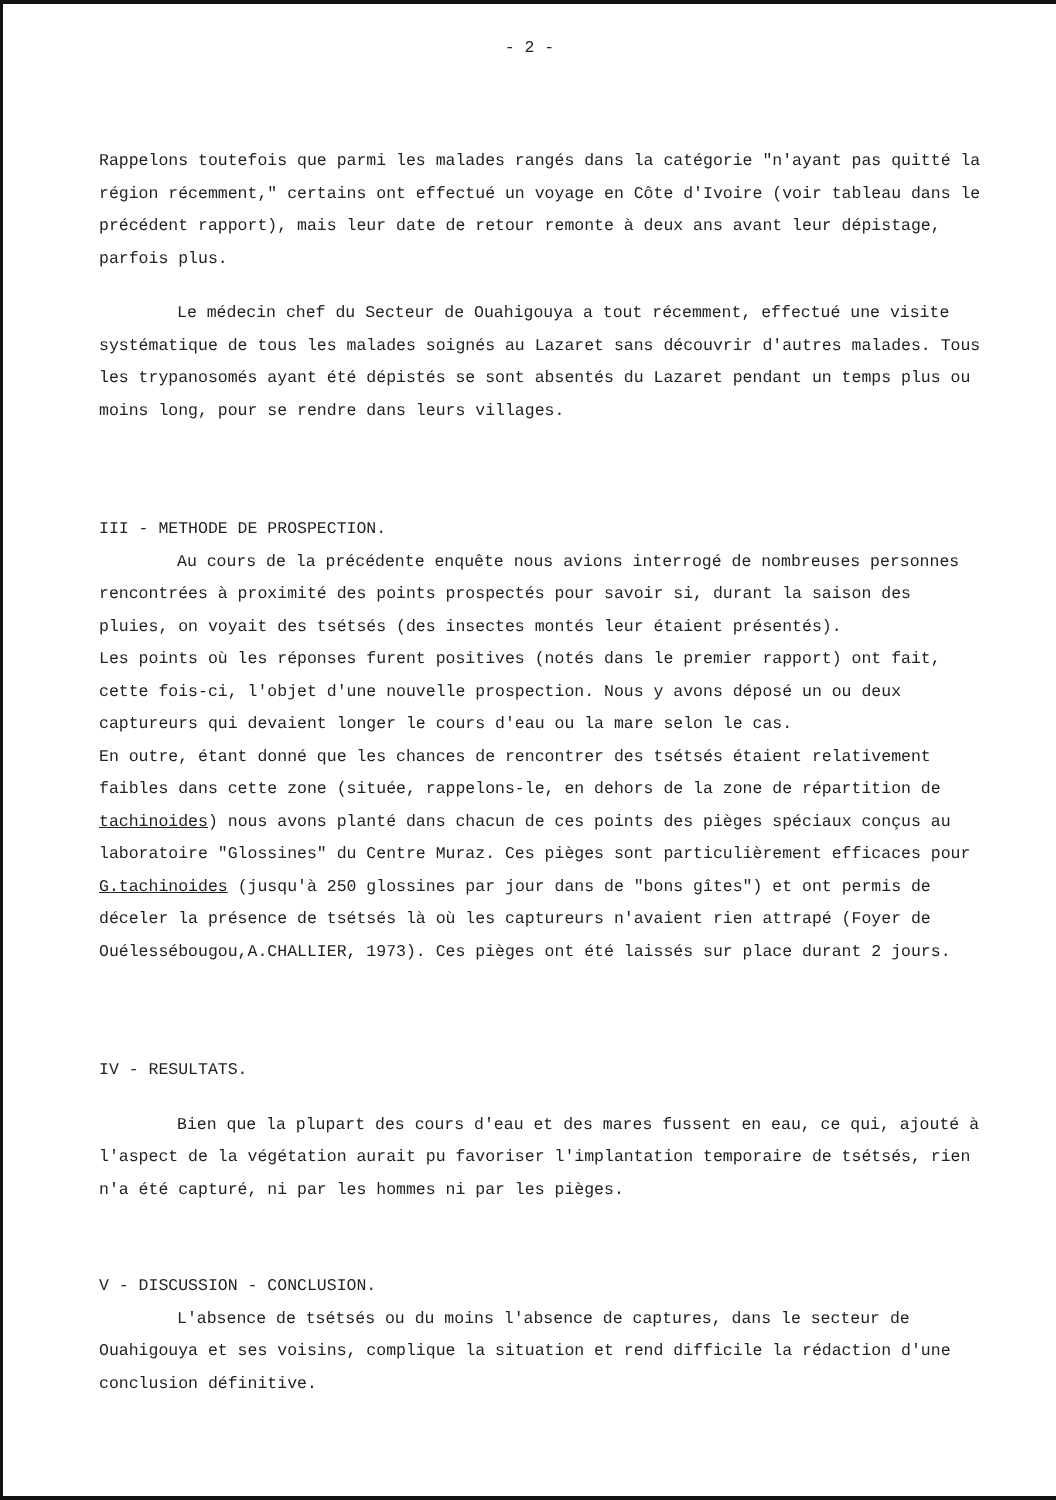- 2 -
Rappelons toutefois que parmi les malades rangés dans la catégorie "n'ayant pas quitté la région récemment," certains ont effectué un voyage en Côte d'Ivoire (voir tableau dans le précédent rapport), mais leur date de retour remonte à deux ans avant leur dépistage, parfois plus.
Le médecin chef du Secteur de Ouahigouya a tout récemment, effectué une visite systématique de tous les malades soignés au Lazaret sans découvrir d'autres malades. Tous les trypanosomés ayant été dépistés se sont absentés du Lazaret pendant un temps plus ou moins long, pour se rendre dans leurs villages.
III - METHODE DE PROSPECTION.
Au cours de la précédente enquête nous avions interrogé de nombreuses personnes rencontrées à proximité des points prospectés pour savoir si, durant la saison des pluies, on voyait des tsétsés (des insectes montés leur étaient présentés).
Les points où les réponses furent positives (notés dans le premier rapport) ont fait, cette fois-ci, l'objet d'une nouvelle prospection. Nous y avons déposé un ou deux captureurs qui devaient longer le cours d'eau ou la mare selon le cas.
En outre, étant donné que les chances de rencontrer des tsétsés étaient relativement faibles dans cette zone (située, rappelons-le, en dehors de la zone de répartition de tachinoides) nous avons planté dans chacun de ces points des pièges spéciaux conçus au laboratoire "Glossines" du Centre Muraz. Ces pièges sont particulièrement efficaces pour G.tachinoides (jusqu'à 250 glossines par jour dans de "bons gîtes") et ont permis de déceler la présence de tsétsés là où les captureurs n'avaient rien attrapé (Foyer de Ouélessébougou,A.CHALLIER, 1973). Ces pièges ont été laissés sur place durant 2 jours.
IV - RESULTATS.
Bien que la plupart des cours d'eau et des mares fussent en eau, ce qui, ajouté à l'aspect de la végétation aurait pu favoriser l'implantation temporaire de tsétsés, rien n'a été capturé, ni par les hommes ni par les pièges.
V - DISCUSSION - CONCLUSION.
L'absence de tsétsés ou du moins l'absence de captures, dans le secteur de Ouahigouya et ses voisins, complique la situation et rend difficile la rédaction d'une conclusion définitive.